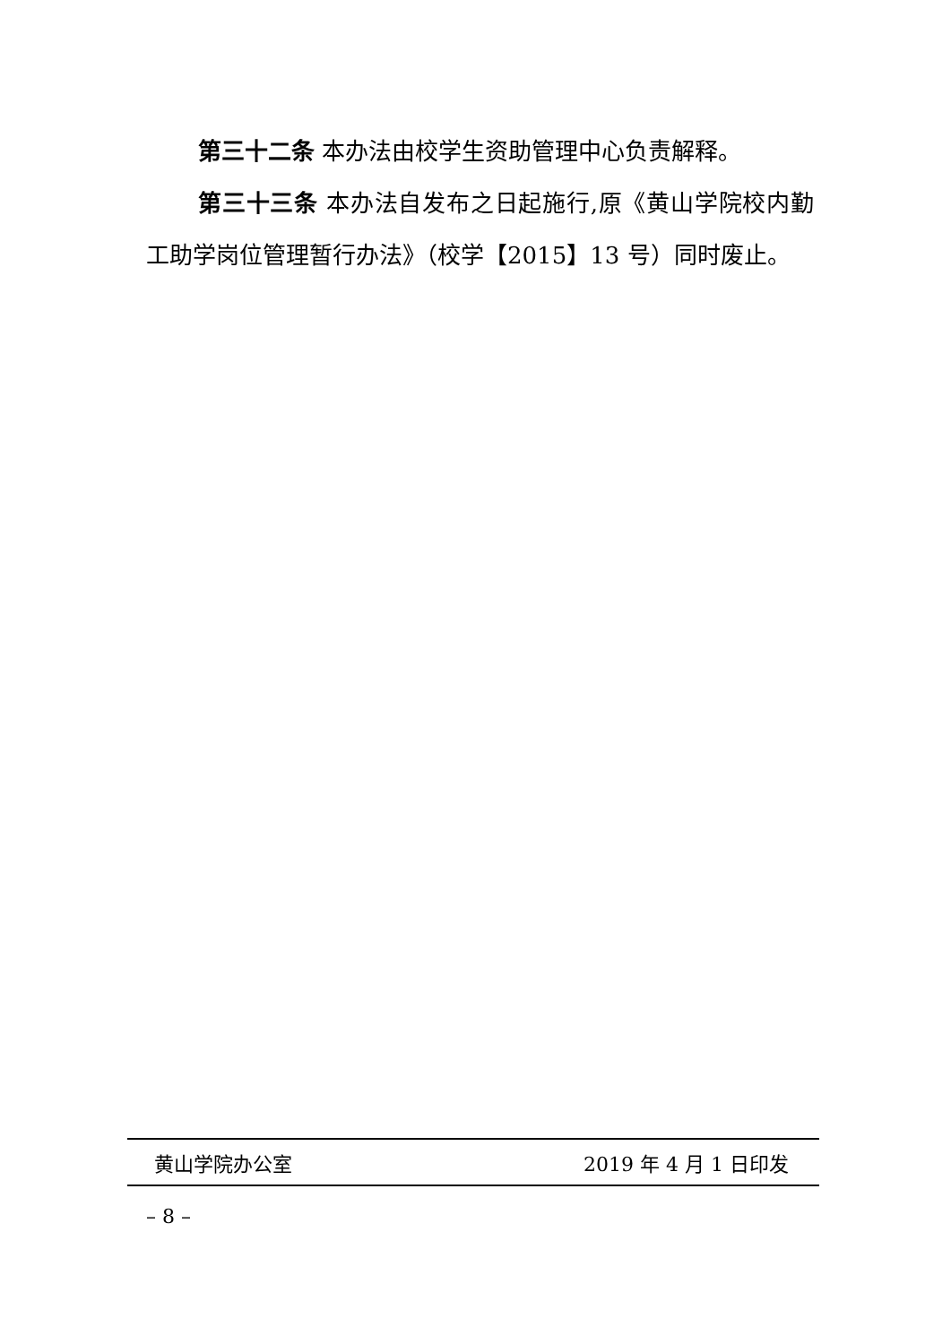第三十二条 本办法由校学生资助管理中心负责解释。
第三十三条 本办法自发布之日起施行,原《黄山学院校内勤工助学岗位管理暂行办法》（校学【2015】13 号）同时废止。
黄山学院办公室 2019 年 4 月 1 日印发
– 8 –